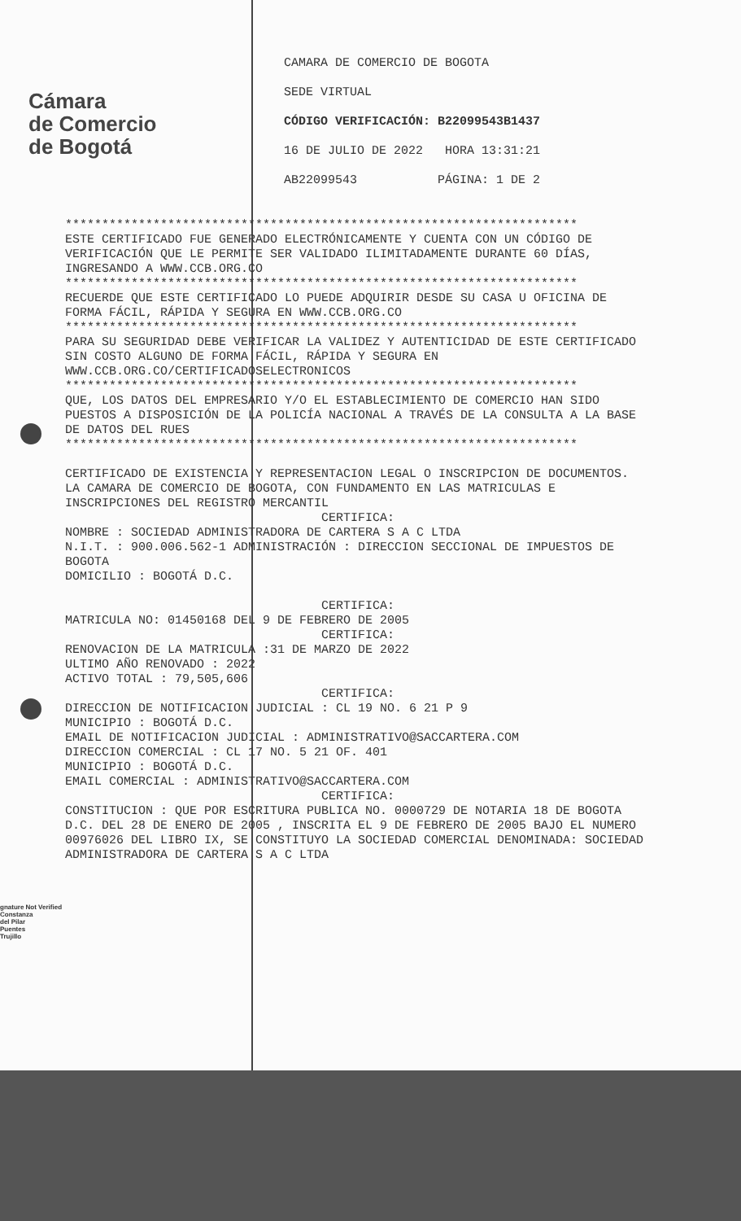Cámara
de Comercio
de Bogotá
CAMARA DE COMERCIO DE BOGOTA
SEDE VIRTUAL
CÓDIGO VERIFICACIÓN: B22099543B1437
16 DE JULIO DE 2022 HORA 13:31:21
AB22099543 PÁGINA: 1 DE 2
**********************************************************************
ESTE CERTIFICADO FUE GENERADO ELECTRÓNICAMENTE Y CUENTA CON UN CÓDIGO DE VERIFICACIÓN QUE LE PERMITE SER VALIDADO ILIMITADAMENTE DURANTE 60 DÍAS, INGRESANDO A WWW.CCB.ORG.CO
**********************************************************************
RECUERDE QUE ESTE CERTIFICADO LO PUEDE ADQUIRIR DESDE SU CASA U OFICINA DE FORMA FÁCIL, RÁPIDA Y SEGURA EN WWW.CCB.ORG.CO
**********************************************************************
PARA SU SEGURIDAD DEBE VERIFICAR LA VALIDEZ Y AUTENTICIDAD DE ESTE CERTIFICADO SIN COSTO ALGUNO DE FORMA FÁCIL, RÁPIDA Y SEGURA EN WWW.CCB.ORG.CO/CERTIFICADOSELECTRONICOS
**********************************************************************
QUE, LOS DATOS DEL EMPRESARIO Y/O EL ESTABLECIMIENTO DE COMERCIO HAN SIDO PUESTOS A DISPOSICIÓN DE LA POLICÍA NACIONAL A TRAVÉS DE LA CONSULTA A LA BASE DE DATOS DEL RUES
**********************************************************************
CERTIFICADO DE EXISTENCIA Y REPRESENTACION LEGAL O INSCRIPCION DE DOCUMENTOS.
LA CAMARA DE COMERCIO DE BOGOTA, CON FUNDAMENTO EN LAS MATRICULAS E INSCRIPCIONES DEL REGISTRO MERCANTIL
CERTIFICA:
NOMBRE : SOCIEDAD ADMINISTRADORA DE CARTERA S A C LTDA
N.I.T. : 900.006.562-1 ADMINISTRACIÓN : DIRECCION SECCIONAL DE IMPUESTOS DE BOGOTA
DOMICILIO : BOGOTÁ D.C.
CERTIFICA:
MATRICULA NO: 01450168 DEL 9 DE FEBRERO DE 2005
CERTIFICA:
RENOVACION DE LA MATRICULA :31 DE MARZO DE 2022
ULTIMO AÑO RENOVADO : 2022
ACTIVO TOTAL : 79,505,606
CERTIFICA:
DIRECCION DE NOTIFICACION JUDICIAL : CL 19 NO. 6 21 P 9
MUNICIPIO : BOGOTÁ D.C.
EMAIL DE NOTIFICACION JUDICIAL : ADMINISTRATIVO@SACCARTERA.COM
DIRECCION COMERCIAL : CL 17 NO. 5 21 OF. 401
MUNICIPIO : BOGOTÁ D.C.
EMAIL COMERCIAL : ADMINISTRATIVO@SACCARTERA.COM
CERTIFICA:
CONSTITUCION : QUE POR ESCRITURA PUBLICA NO. 0000729 DE NOTARIA 18 DE BOGOTA D.C. DEL 28 DE ENERO DE 2005 , INSCRITA EL 9 DE FEBRERO DE 2005 BAJO EL NUMERO 00976026 DEL LIBRO IX, SE CONSTITUYO LA SOCIEDAD COMERCIAL DENOMINADA: SOCIEDAD ADMINISTRADORA DE CARTERA S A C LTDA
gnature Not Verified
Constanza
del Pilar
Puentes
Trujillo